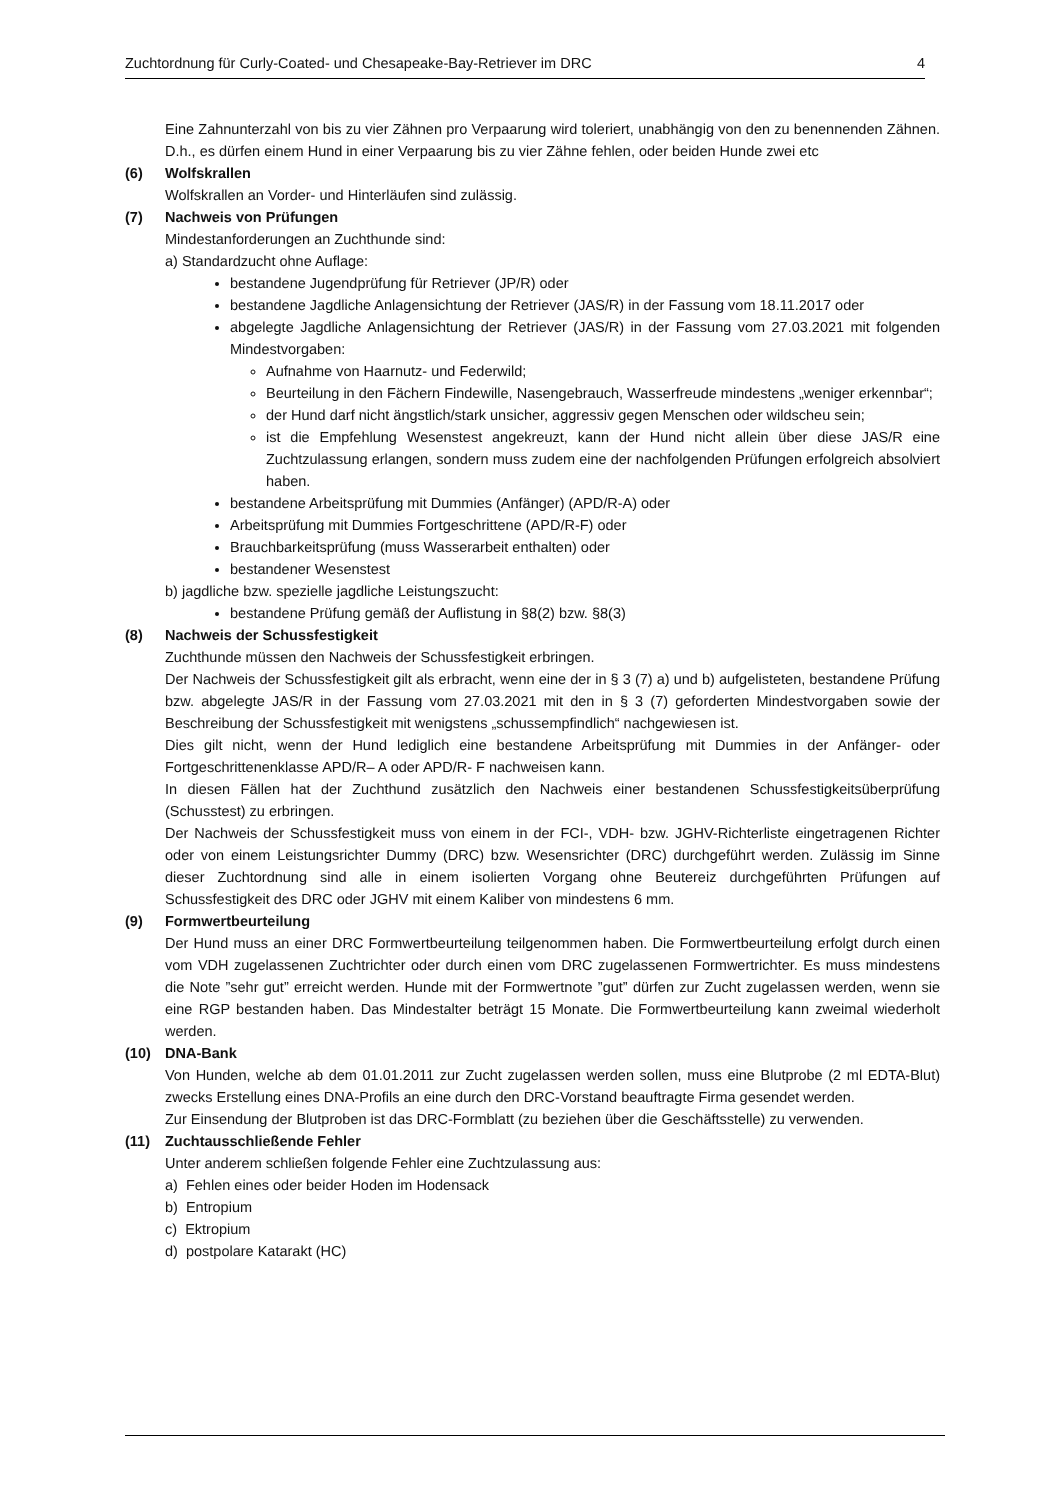Zuchtordnung für Curly-Coated- und Chesapeake-Bay-Retriever im DRC 4
Eine Zahnunterzahl von bis zu vier Zähnen pro Verpaarung wird toleriert, unabhängig von den zu benennenden Zähnen. D.h., es dürfen einem Hund in einer Verpaarung bis zu vier Zähne fehlen, oder beiden Hunde zwei etc
(6) Wolfskrallen
Wolfskrallen an Vorder- und Hinterläufen sind zulässig.
(7) Nachweis von Prüfungen
Mindestanforderungen an Zuchthunde sind:
a) Standardzucht ohne Auflage:
bestandene Jugendprüfung für Retriever (JP/R) oder
bestandene Jagdliche Anlagensichtung der Retriever (JAS/R) in der Fassung vom 18.11.2017 oder
abgelegte Jagdliche Anlagensichtung der Retriever (JAS/R) in der Fassung vom 27.03.2021 mit folgenden Mindestvorgaben:
Aufnahme von Haarnutz- und Federwild;
Beurteilung in den Fächern Findewille, Nasengebrauch, Wasserfreude mindestens „weniger erkennbar“;
der Hund darf nicht ängstlich/stark unsicher, aggressiv gegen Menschen oder wildscheu sein;
ist die Empfehlung Wesenstest angekreuzt, kann der Hund nicht allein über diese JAS/R eine Zuchtzulassung erlangen, sondern muss zudem eine der nachfolgenden Prüfungen erfolgreich absolviert haben.
bestandene Arbeitsprüfung mit Dummies (Anfänger) (APD/R-A) oder
Arbeitsprüfung mit Dummies Fortgeschrittene (APD/R-F) oder
Brauchbarkeitsprüfung (muss Wasserarbeit enthalten) oder
bestandener Wesenstest
b) jagdliche bzw. spezielle jagdliche Leistungszucht:
bestandene Prüfung gemäß der Auflistung in §8(2) bzw. §8(3)
(8) Nachweis der Schussfestigkeit
Zuchthunde müssen den Nachweis der Schussfestigkeit erbringen.
Der Nachweis der Schussfestigkeit gilt als erbracht, wenn eine der in § 3 (7) a) und b) aufgelisteten, bestandene Prüfung bzw. abgelegte JAS/R in der Fassung vom 27.03.2021 mit den in § 3 (7) geforderten Mindestvorgaben sowie der Beschreibung der Schussfestigkeit mit wenigstens „schussempfindlich“ nachgewiesen ist.
Dies gilt nicht, wenn der Hund lediglich eine bestandene Arbeitsprüfung mit Dummies in der Anfänger- oder Fortgeschrittenenklasse APD/R– A oder APD/R- F nachweisen kann.
In diesen Fällen hat der Zuchthund zusätzlich den Nachweis einer bestandenen Schussfestigkeitsüberprüfung (Schusstest) zu erbringen.
Der Nachweis der Schussfestigkeit muss von einem in der FCI-, VDH- bzw. JGHV-Richterliste eingetragenen Richter oder von einem Leistungsrichter Dummy (DRC) bzw. Wesensrichter (DRC) durchgeführt werden. Zulässig im Sinne dieser Zuchtordnung sind alle in einem isolierten Vorgang ohne Beutereiz durchgeführten Prüfungen auf Schussfestigkeit des DRC oder JGHV mit einem Kaliber von mindestens 6 mm.
(9) Formwertbeurteilung
Der Hund muss an einer DRC Formwertbeurteilung teilgenommen haben. Die Formwertbeurteilung erfolgt durch einen vom VDH zugelassenen Zuchtrichter oder durch einen vom DRC zugelassenen Formwertrichter. Es muss mindestens die Note ”sehr gut” erreicht werden. Hunde mit der Formwertnote ”gut” dürfen zur Zucht zugelassen werden, wenn sie eine RGP bestanden haben. Das Mindestalter beträgt 15 Monate. Die Formwertbeurteilung kann zweimal wiederholt werden.
(10) DNA-Bank
Von Hunden, welche ab dem 01.01.2011 zur Zucht zugelassen werden sollen, muss eine Blutprobe (2 ml EDTA-Blut) zwecks Erstellung eines DNA-Profils an eine durch den DRC-Vorstand beauftragte Firma gesendet werden.
Zur Einsendung der Blutproben ist das DRC-Formblatt (zu beziehen über die Geschäftsstelle) zu verwenden.
(11) Zuchtausschließende Fehler
Unter anderem schließen folgende Fehler eine Zuchtzulassung aus:
a) Fehlen eines oder beider Hoden im Hodensack
b) Entropium
c) Ektropium
d) postpolare Katarakt (HC)